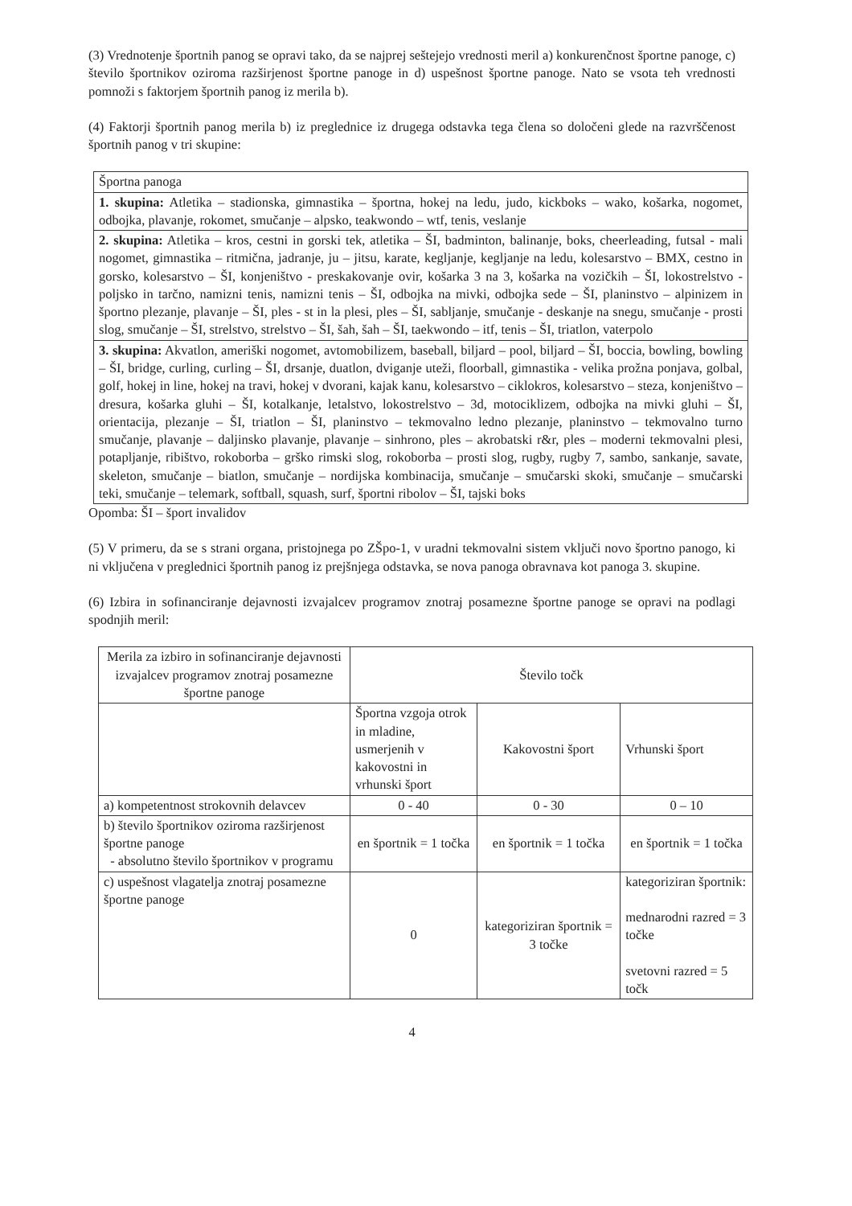(3) Vrednotenje športnih panog se opravi tako, da se najprej seštejejo vrednosti meril a) konkurenčnost športne panoge, c) število športnikov oziroma razširjenost športne panoge in d) uspešnost športne panoge. Nato se vsota teh vrednosti pomnoži s faktorjem športnih panog iz merila b).
(4) Faktorji športnih panog merila b) iz preglednice iz drugega odstavka tega člena so določeni glede na razvrščenost športnih panog v tri skupine:
| Športna panoga |
| 1. skupina: Atletika – stadionska, gimnastika – športna, hokej na ledu, judo, kickboks – wako, košarka, nogomet, odbojka, plavanje, rokomet, smučanje – alpsko, teakwondo – wtf, tenis, veslanje |
| 2. skupina: Atletika – kros, cestni in gorski tek, atletika – ŠI, badminton, balinanje, boks, cheerleading, futsal - mali nogomet, gimnastika – ritmična, jadranje, ju – jitsu, karate, kegljanje, kegljanje na ledu, kolesarstvo – BMX, cestno in gorsko, kolesarstvo – ŠI, konjeništvo - preskakovanje ovir, košarka 3 na 3, košarka na vozičkih – ŠI, lokostrelstvo - poljsko in tarčno, namizni tenis, namizni tenis – ŠI, odbojka na mivki, odbojka sede – ŠI, planinstvo – alpinizem in športno plezanje, plavanje – ŠI, ples - st in la plesi, ples – ŠI, sabljanje, smučanje - deskanje na snegu, smučanje - prosti slog, smučanje – ŠI, strelstvo, strelstvo – ŠI, šah, šah – ŠI, taekwondo – itf, tenis – ŠI, triatlon, vaterpolo |
| 3. skupina: Akvatlon, ameriški nogomet, avtomobilizem, baseball, biljard – pool, biljard – ŠI, boccia, bowling, bowling – ŠI, bridge, curling, curling – ŠI, drsanje, duatlon, dviganje uteži, floorball, gimnastika - velika prožna ponjava, golbal, golf, hokej in line, hokej na travi, hokej v dvorani, kajak kanu, kolesarstvo – ciklokros, kolesarstvo – steza, konjeništvo – dresura, košarka gluhi – ŠI, kotalkanje, letalstvo, lokostrelstvo – 3d, motociklizem, odbojka na mivki gluhi – ŠI, orientacija, plezanje – ŠI, triatlon – ŠI, planinstvo – tekmovalno ledno plezanje, planinstvo – tekmovalno turno smučanje, plavanje – daljinsko plavanje, plavanje – sinhrono, ples – akrobatski r&r, ples – moderni tekmovalni plesi, potapljanje, ribištvo, rokoborba – grško rimski slog, rokoborba – prosti slog, rugby, rugby 7, sambo, sankanje, savate, skeleton, smučanje – biatlon, smučanje – nordijska kombinacija, smučanje – smučarski skoki, smučanje – smučarski teki, smučanje – telemark, softball, squash, surf, športni ribolov – ŠI, tajski boks |
Opomba: ŠI – šport invalidov
(5) V primeru, da se s strani organa, pristojnega po ZŠpo-1, v uradni tekmovalni sistem vključi novo športno panogo, ki ni vključena v preglednici športnih panog iz prejšnjega odstavka, se nova panoga obravnava kot panoga 3. skupine.
(6) Izbira in sofinanciranje dejavnosti izvajalcev programov znotraj posamezne športne panoge se opravi na podlagi spodnjih meril:
| Merila za izbiro in sofinanciranje dejavnosti izvajalcev programov znotraj posamezne športne panoge | Število točk | | |
| | Športna vzgoja otrok in mladine, usmerjenih v kakovostni in vrhunski šport | Kakovostni šport | Vrhunski šport |
| a) kompetentnost strokovnih delavcev | 0 - 40 | 0 - 30 | 0 – 10 |
| b) število športnikov oziroma razširjenost športne panoge - absolutno število športnikov v programu | en športnik = 1 točka | en športnik = 1 točka | en športnik = 1 točka |
| c) uspešnost vlagatelja znotraj posamezne športne panoge | 0 | kategoriziran športnik = 3 točke | kategoriziran športnik: mednarodni razred = 3 točke svetovni razred = 5 točk |
4